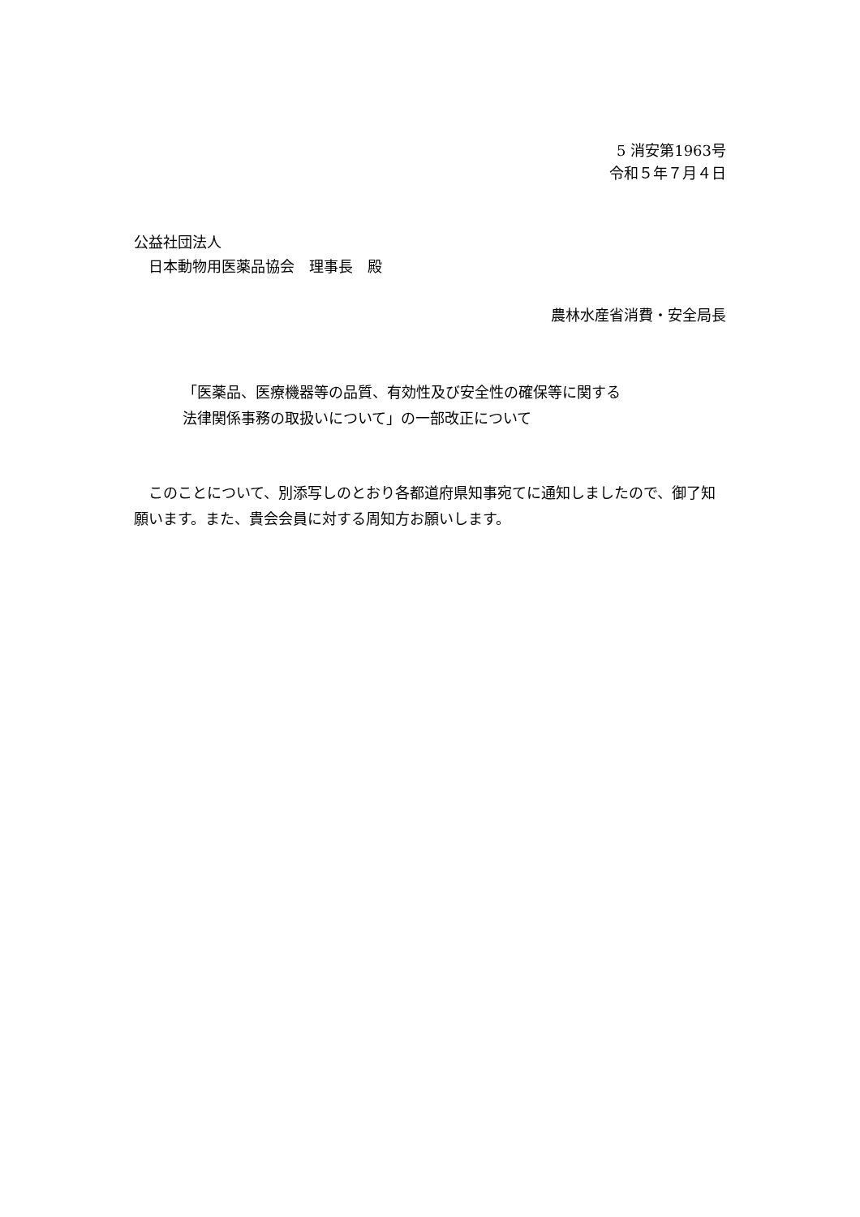5 消安第1963号
令和５年７月４日
公益社団法人
　日本動物用医薬品協会　理事長　殿
農林水産省消費・安全局長
「医薬品、医療機器等の品質、有効性及び安全性の確保等に関する
法律関係事務の取扱いについて」の一部改正について
このことについて、別添写しのとおり各都道府県知事宛てに通知しましたので、御了知願います。また、貴会会員に対する周知方お願いします。